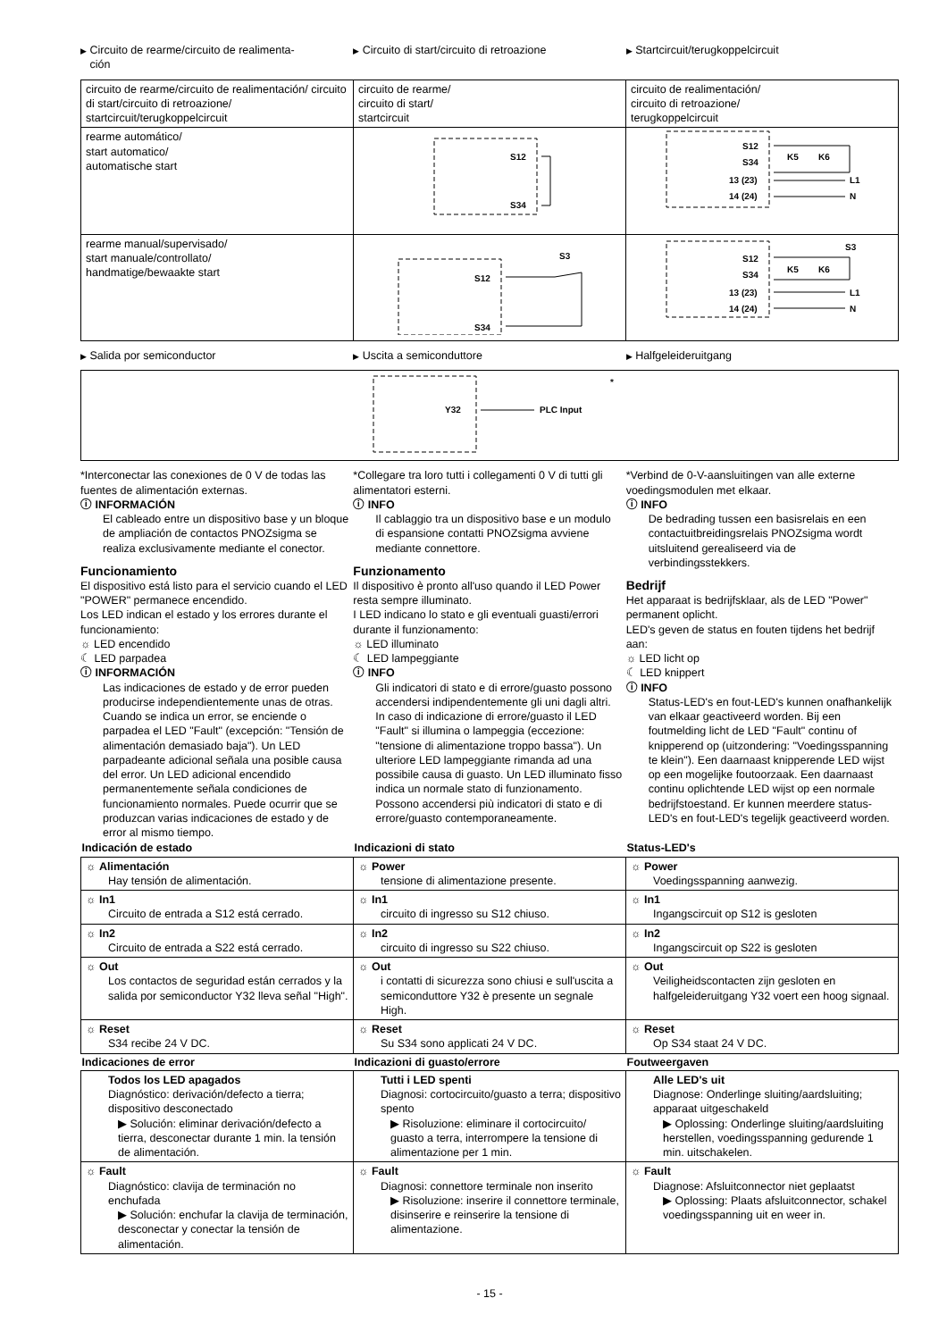▶ Circuito de rearme/circuito de realimenta-
ción
▶ Circuito di start/circuito di retroazione
▶ Startcircuit/terugkoppelcircuit
| circuito de rearme/circuito de realimentación/ circuito di start/circuito di retroazione/ startcircuit/terugkoppelcircuit | circuito de rearme/ circuito di start/ startcircuit | circuito de realimentación/ circuito di retroazione/ terugkoppelcircuit |
| rearme automático/ start automatico/ automatische start | S12 S34 | S12 S34 13 (23) 14 (24) K5 K6 L1 N |
| rearme manual/supervisado/ start manuale/controllato/ handmatige/bewaakte start | S12 S34 S3 | S3 S12 S34 13 (23) 14 (24) K5 K6 L1 N |
▶ Salida por semiconductor
▶ Uscita a semiconduttore
▶ Halfgeleideruitgang
| * Y32 PLC Input |
*Interconectar las conexiones de 0 V de todas las fuentes de alimentación externas.
ⓘ INFORMACIÓN
El cableado entre un dispositivo base y un bloque de ampliación de contactos PNOZsigma se realiza exclusivamente mediante el conector.
Funcionamiento
El dispositivo está listo para el servicio cuando el LED "POWER" permanece encendido.
Los LED indican el estado y los errores durante el funcionamiento:
☼ LED encendido
☾ LED parpadea
ⓘ INFORMACIÓN
Las indicaciones de estado y de error pueden producirse independientemente unas de otras. Cuando se indica un error, se enciende o parpadea el LED "Fault" (excepción: "Tensión de alimentación demasiado baja"). Un LED parpadeante adicional señala una posible causa del error. Un LED adicional encendido permanentemente señala condiciones de funcionamiento normales. Puede ocurrir que se produzcan varias indicaciones de estado y de error al mismo tiempo.
*Collegare tra loro tutti i collegamenti 0 V di tutti gli alimentatori esterni.
ⓘ INFO
Il cablaggio tra un dispositivo base e un modulo di espansione contatti PNOZsigma avviene mediante connettore.
Funzionamento
Il dispositivo è pronto all'uso quando il LED Power resta sempre illuminato.
I LED indicano lo stato e gli eventuali guasti/errori durante il funzionamento:
☼ LED illuminato
☾ LED lampeggiante
ⓘ INFO
Gli indicatori di stato e di errore/guasto possono accendersi indipendentemente gli uni dagli altri. In caso di indicazione di errore/guasto il LED "Fault" si illumina o lampeggia (eccezione: "tensione di alimentazione troppo bassa"). Un ulteriore LED lampeggiante rimanda ad una possibile causa di guasto. Un LED illuminato fisso indica un normale stato di funzionamento. Possono accendersi più indicatori di stato e di errore/guasto contemporaneamente.
*Verbind de 0-V-aansluitingen van alle externe voedingsmodulen met elkaar.
ⓘ INFO
De bedrading tussen een basisrelais en een contactuitbreidingsrelais PNOZsigma wordt uitsluitend gerealiseerd via de verbindingsstekkers.
Bedrijf
Het apparaat is bedrijfsklaar, als de LED "Power" permanent oplicht.
LED's geven de status en fouten tijdens het bedrijf aan:
☼ LED licht op
☾ LED knippert
ⓘ INFO
Status-LED's en fout-LED's kunnen onafhankelijk van elkaar geactiveerd worden. Bij een foutmelding licht de LED "Fault" continu of knipperend op (uitzondering: "Voedingsspanning te klein"). Een daarnaast knipperende LED wijst op een mogelijke foutoorzaak. Een daarnaast continu oplichtende LED wijst op een normale bedrijfstoestand. Er kunnen meerdere status-LED's en fout-LED's tegelijk geactiveerd worden.
| Indicación de estado | Indicazioni di stato | Status-LED's |
| --- | --- | --- |
| ☼ Alimentación Hay tensión de alimentación. | ☼ Power tensione di alimentazione presente. | ☼ Power Voedingsspanning aanwezig. |
| ☼ In1 Circuito de entrada a S12 está cerrado. | ☼ In1 circuito di ingresso su S12 chiuso. | ☼ In1 Ingangscircuit op S12 is gesloten |
| ☼ In2 Circuito de entrada a S22 está cerrado. | ☼ In2 circuito di ingresso su S22 chiuso. | ☼ In2 Ingangscircuit op S22 is gesloten |
| ☼ Out Los contactos de seguridad están cerrados y la salida por semiconductor Y32 lleva señal "High". | ☼ Out i contatti di sicurezza sono chiusi e sull'uscita a semiconduttore Y32 è presente un segnale High. | ☼ Out Veiligheidscontacten zijn gesloten en halfgeleideruitgang Y32 voert een hoog signaal. |
| ☼ Reset S34 recibe 24 V DC. | ☼ Reset Su S34 sono applicati 24 V DC. | ☼ Reset Op S34 staat 24 V DC. |
| Indicaciones de error | Indicazioni di guasto/errore | Foutweergaven |
| Todos los LED apagados Diagnóstico: derivación/defecto a tierra; dispositivo desconectado ▶ Solución: eliminar derivación/defecto a tierra, desconectar durante 1 min. la tensión de alimentación. | Tutti i LED spenti Diagnosi: cortocircuito/guasto a terra; dispositivo spento ▶ Risoluzione: eliminare il cortocircuito/ guasto a terra, interrompere la tensione di alimentazione per 1 min. | Alle LED's uit Diagnose: Onderlinge sluiting/aardsluiting; apparaat uitgeschakeld ▶ Oplossing: Onderlinge sluiting/aardsluiting herstellen, voedingsspanning gedurende 1 min. uitschakelen. |
| ☼ Fault Diagnóstico: clavija de terminación no enchufada ▶ Solución: enchufar la clavija de terminación, desconectar y conectar la tensión de alimentación. | ☼ Fault Diagnosi: connettore terminale non inserito ▶ Risoluzione: inserire il connettore terminale, disinserire e reinserire la tensione di alimentazione. | ☼ Fault Diagnose: Afsluitconnector niet geplaatst ▶ Oplossing: Plaats afsluitconnector, schakel voedingsspanning uit en weer in. |
- 15 -